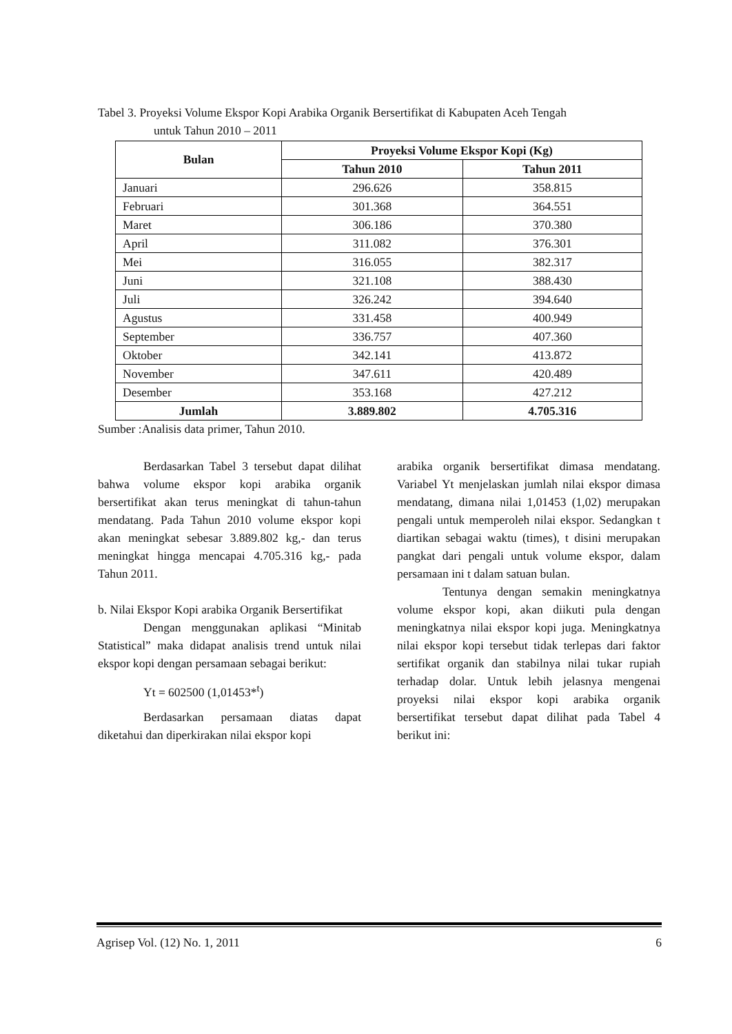Tabel 3. Proyeksi Volume Ekspor Kopi Arabika Organik Bersertifikat di Kabupaten Aceh Tengah
untuk Tahun 2010 – 2011
| Bulan | Proyeksi Volume Ekspor Kopi (Kg) | |
| --- | --- | --- |
| | Tahun 2010 | Tahun 2011 |
| Januari | 296.626 | 358.815 |
| Februari | 301.368 | 364.551 |
| Maret | 306.186 | 370.380 |
| April | 311.082 | 376.301 |
| Mei | 316.055 | 382.317 |
| Juni | 321.108 | 388.430 |
| Juli | 326.242 | 394.640 |
| Agustus | 331.458 | 400.949 |
| September | 336.757 | 407.360 |
| Oktober | 342.141 | 413.872 |
| November | 347.611 | 420.489 |
| Desember | 353.168 | 427.212 |
| Jumlah | 3.889.802 | 4.705.316 |
Sumber :Analisis data primer, Tahun 2010.
Berdasarkan Tabel 3 tersebut dapat dilihat bahwa volume ekspor kopi arabika organik bersertifikat akan terus meningkat di tahun-tahun mendatang. Pada Tahun 2010 volume ekspor kopi akan meningkat sebesar 3.889.802 kg,- dan terus meningkat hingga mencapai 4.705.316 kg,- pada Tahun 2011.
b. Nilai Ekspor Kopi arabika Organik Bersertifikat
Dengan menggunakan aplikasi “Minitab Statistical” maka didapat analisis trend untuk nilai ekspor kopi dengan persamaan sebagai berikut:
Yt = 602500 (1,01453*<sup>t</sup>)
Berdasarkan persamaan diatas dapat diketahui dan diperkirakan nilai ekspor kopi
arabika organik bersertifikat dimasa mendatang. Variabel Yt menjelaskan jumlah nilai ekspor dimasa mendatang, dimana nilai 1,01453 (1,02) merupakan pengali untuk memperoleh nilai ekspor. Sedangkan t diartikan sebagai waktu (times), t disini merupakan pangkat dari pengali untuk volume ekspor, dalam persamaan ini t dalam satuan bulan.
Tentunya dengan semakin meningkatnya volume ekspor kopi, akan diikuti pula dengan meningkatnya nilai ekspor kopi juga. Meningkatnya nilai ekspor kopi tersebut tidak terlepas dari faktor sertifikat organik dan stabilnya nilai tukar rupiah terhadap dolar. Untuk lebih jelasnya mengenai proyeksi nilai ekspor kopi arabika organik bersertifikat tersebut dapat dilihat pada Tabel 4 berikut ini:
Agrisep Vol. (12) No. 1, 2011 6